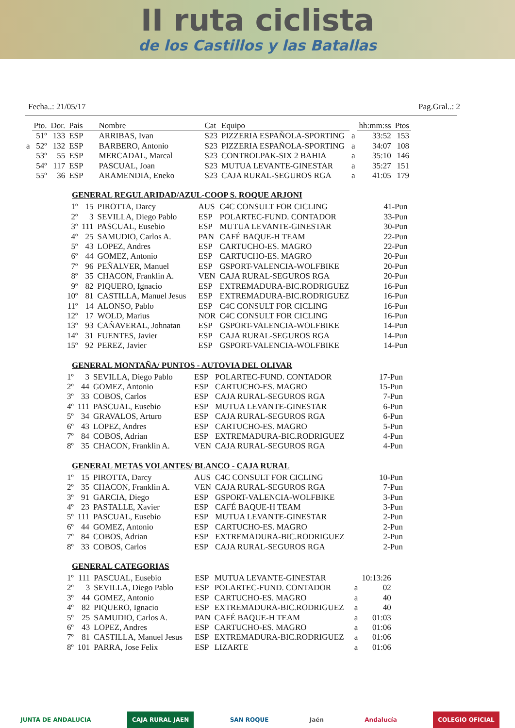II ruta ciclista
de los Castillos y las Batallas
Fecha..: 21/05/17 Pag.Gral..: 2
| | Pto. | Dor. | Pais | Nombre | Cat | Equipo | | hh:mm:ss | Ptos |
| | 51º | 133 | ESP | ARRIBAS, Ivan | S23 | PIZZERIA ESPAÑOLA-SPORTING | a | 33:52 | 153 |
| a | 52º | 132 | ESP | BARBERO, Antonio | S23 | PIZZERIA ESPAÑOLA-SPORTING | a | 34:07 | 108 |
| | 53º | 55 | ESP | MERCADAL, Marcal | S23 | CONTROLPAK-SIX 2 BAHIA | a | 35:10 | 146 |
| | 54º | 117 | ESP | PASCUAL, Joan | S23 | MUTUA LEVANTE-GINESTAR | a | 35:27 | 151 |
| | 55º | 36 | ESP | ARAMENDIA, Eneko | S23 | CAJA RURAL-SEGUROS RGA | a | 41:05 | 179 |
GENERAL REGULARIDAD/AZUL-COOP S. ROQUE ARJONI
| 1º | 15 | PIROTTA, Darcy | AUS | C4C CONSULT FOR CICLING | 41-Pun |
| 2º | 3 | SEVILLA, Diego Pablo | ESP | POLARTEC-FUND. CONTADOR | 33-Pun |
| 3º | 111 | PASCUAL, Eusebio | ESP | MUTUA LEVANTE-GINESTAR | 30-Pun |
| 4º | 25 | SAMUDIO, Carlos A. | PAN | CAFÉ BAQUE-H TEAM | 22-Pun |
| 5º | 43 | LOPEZ, Andres | ESP | CARTUCHO-ES. MAGRO | 22-Pun |
| 6º | 44 | GOMEZ, Antonio | ESP | CARTUCHO-ES. MAGRO | 20-Pun |
| 7º | 96 | PEÑALVER, Manuel | ESP | GSPORT-VALENCIA-WOLFBIKE | 20-Pun |
| 8º | 35 | CHACON, Franklin A. | VEN | CAJA RURAL-SEGUROS RGA | 20-Pun |
| 9º | 82 | PIQUERO, Ignacio | ESP | EXTREMADURA-BIC.RODRIGUEZ | 16-Pun |
| 10º | 81 | CASTILLA, Manuel Jesus | ESP | EXTREMADURA-BIC.RODRIGUEZ | 16-Pun |
| 11º | 14 | ALONSO, Pablo | ESP | C4C CONSULT FOR CICLING | 16-Pun |
| 12º | 17 | WOLD, Marius | NOR | C4C CONSULT FOR CICLING | 16-Pun |
| 13º | 93 | CAÑAVERAL, Johnatan | ESP | GSPORT-VALENCIA-WOLFBIKE | 14-Pun |
| 14º | 31 | FUENTES, Javier | ESP | CAJA RURAL-SEGUROS RGA | 14-Pun |
| 15º | 92 | PEREZ, Javier | ESP | GSPORT-VALENCIA-WOLFBIKE | 14-Pun |
GENERAL MONTAÑA/ PUNTOS - AUTOVIA DEL OLIVAR
| 1º | 3 | SEVILLA, Diego Pablo | ESP | POLARTEC-FUND. CONTADOR | 17-Pun |
| 2º | 44 | GOMEZ, Antonio | ESP | CARTUCHO-ES. MAGRO | 15-Pun |
| 3º | 33 | COBOS, Carlos | ESP | CAJA RURAL-SEGUROS RGA | 7-Pun |
| 4º | 111 | PASCUAL, Eusebio | ESP | MUTUA LEVANTE-GINESTAR | 6-Pun |
| 5º | 34 | GRAVALOS, Arturo | ESP | CAJA RURAL-SEGUROS RGA | 6-Pun |
| 6º | 43 | LOPEZ, Andres | ESP | CARTUCHO-ES. MAGRO | 5-Pun |
| 7º | 84 | COBOS, Adrian | ESP | EXTREMADURA-BIC.RODRIGUEZ | 4-Pun |
| 8º | 35 | CHACON, Franklin A. | VEN | CAJA RURAL-SEGUROS RGA | 4-Pun |
GENERAL METAS VOLANTES/ BLANCO - CAJA RURAL
| 1º | 15 | PIROTTA, Darcy | AUS | C4C CONSULT FOR CICLING | 10-Pun |
| 2º | 35 | CHACON, Franklin A. | VEN | CAJA RURAL-SEGUROS RGA | 7-Pun |
| 3º | 91 | GARCIA, Diego | ESP | GSPORT-VALENCIA-WOLFBIKE | 3-Pun |
| 4º | 23 | PASTALLE, Xavier | ESP | CAFÉ BAQUE-H TEAM | 3-Pun |
| 5º | 111 | PASCUAL, Eusebio | ESP | MUTUA LEVANTE-GINESTAR | 2-Pun |
| 6º | 44 | GOMEZ, Antonio | ESP | CARTUCHO-ES. MAGRO | 2-Pun |
| 7º | 84 | COBOS, Adrian | ESP | EXTREMADURA-BIC.RODRIGUEZ | 2-Pun |
| 8º | 33 | COBOS, Carlos | ESP | CAJA RURAL-SEGUROS RGA | 2-Pun |
GENERAL CATEGORIAS
| 1º | 111 | PASCUAL, Eusebio | ESP | MUTUA LEVANTE-GINESTAR | | 10:13:26 |
| 2º | 3 | SEVILLA, Diego Pablo | ESP | POLARTEC-FUND. CONTADOR | a | 02 |
| 3º | 44 | GOMEZ, Antonio | ESP | CARTUCHO-ES. MAGRO | a | 40 |
| 4º | 82 | PIQUERO, Ignacio | ESP | EXTREMADURA-BIC.RODRIGUEZ | a | 40 |
| 5º | 25 | SAMUDIO, Carlos A. | PAN | CAFÉ BAQUE-H TEAM | a | 01:03 |
| 6º | 43 | LOPEZ, Andres | ESP | CARTUCHO-ES. MAGRO | a | 01:06 |
| 7º | 81 | CASTILLA, Manuel Jesus | ESP | EXTREMADURA-BIC.RODRIGUEZ | a | 01:06 |
| 8º | 101 | PARRA, Jose Felix | ESP | LIZARTE | a | 01:06 |
JUNTA DE ANDALUCIA CAJA RURAL JAEN SAN ROQUE Jaén Andalucía COLEGIO OFICIAL